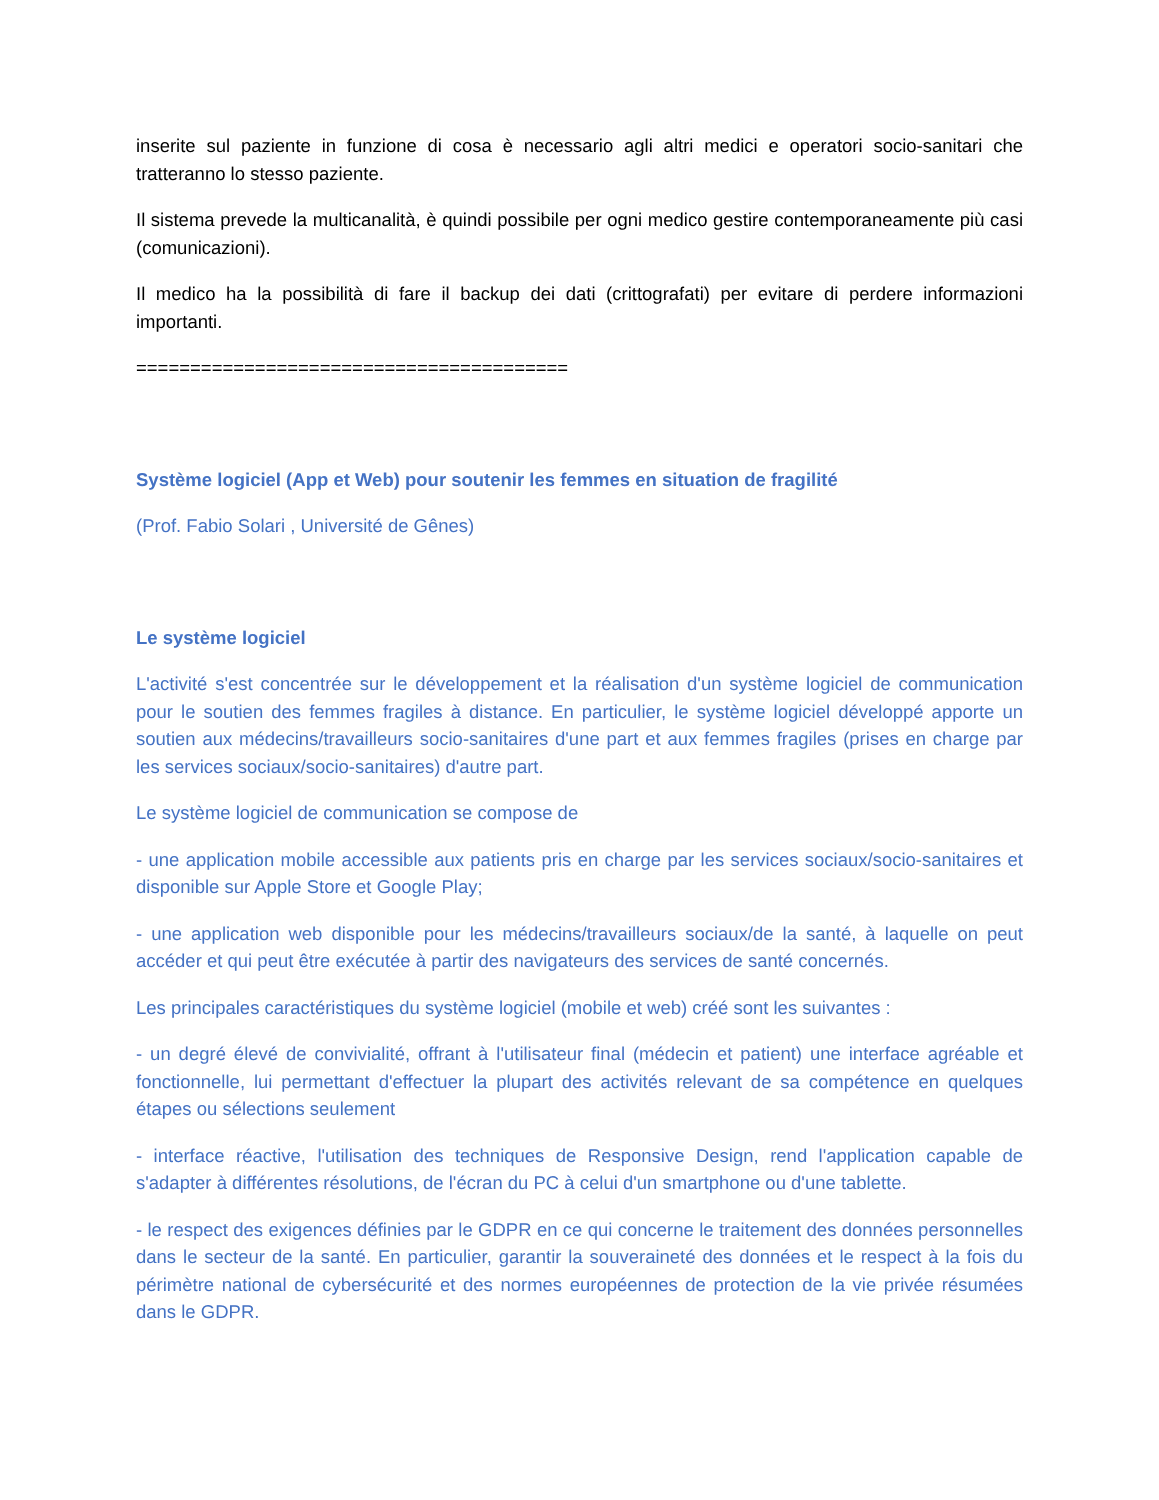inserite sul paziente in funzione di cosa è necessario agli altri medici e operatori socio-sanitari che tratteranno lo stesso paziente.
Il sistema prevede la multicanalità, è quindi possibile per ogni medico gestire contemporaneamente più casi (comunicazioni).
Il medico ha la possibilità di fare il backup dei dati (crittografati) per evitare di perdere informazioni importanti.
========================================
Système logiciel (App et Web) pour soutenir les femmes en situation de fragilité
(Prof. Fabio Solari , Université de Gênes)
Le système logiciel
L'activité s'est concentrée sur le développement et la réalisation d'un système logiciel de communication pour le soutien des femmes fragiles à distance. En particulier, le système logiciel développé apporte un soutien aux médecins/travailleurs socio-sanitaires d'une part et aux femmes fragiles (prises en charge par les services sociaux/socio-sanitaires) d'autre part.
Le système logiciel de communication se compose de
- une application mobile accessible aux patients pris en charge par les services sociaux/socio-sanitaires et disponible sur Apple Store et Google Play;
- une application web disponible pour les médecins/travailleurs sociaux/de la santé, à laquelle on peut accéder et qui peut être exécutée à partir des navigateurs des services de santé concernés.
Les principales caractéristiques du système logiciel (mobile et web) créé sont les suivantes :
- un degré élevé de convivialité, offrant à l'utilisateur final (médecin et patient) une interface agréable et fonctionnelle, lui permettant d'effectuer la plupart des activités relevant de sa compétence en quelques étapes ou sélections seulement
- interface réactive, l'utilisation des techniques de Responsive Design, rend l'application capable de s'adapter à différentes résolutions, de l'écran du PC à celui d'un smartphone ou d'une tablette.
- le respect des exigences définies par le GDPR en ce qui concerne le traitement des données personnelles dans le secteur de la santé. En particulier, garantir la souveraineté des données et le respect à la fois du périmètre national de cybersécurité et des normes européennes de protection de la vie privée résumées dans le GDPR.